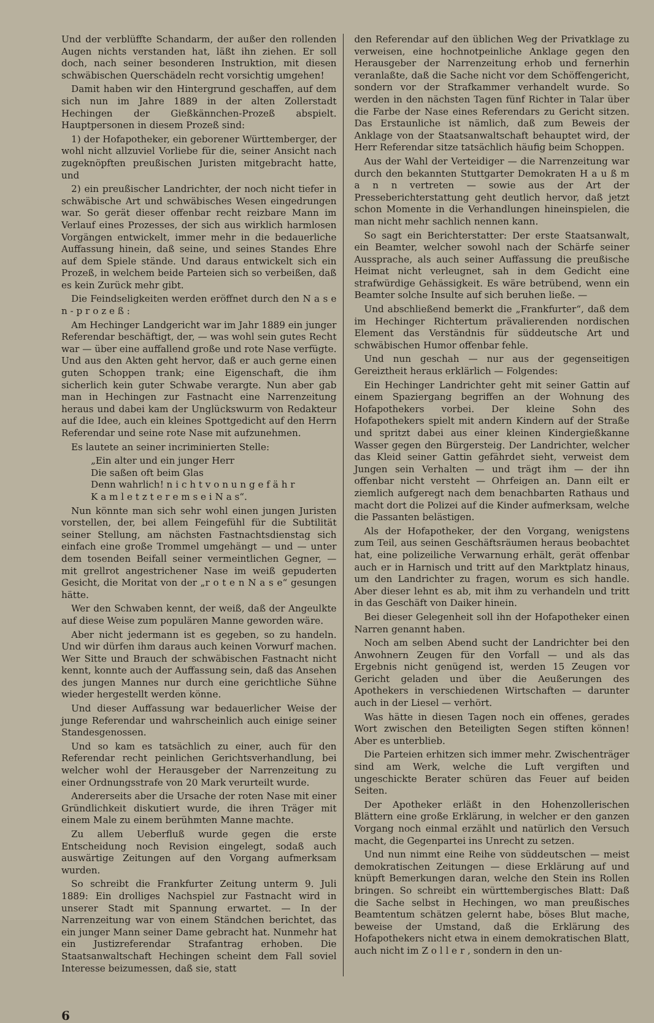Und der verblüffte Schandarm, der außer den rollenden Augen nichts verstanden hat, läßt ihn ziehen. Er soll doch, nach seiner besonderen Instruktion, mit diesen schwäbischen Querschädeln recht vorsichtig umgehen!
Damit haben wir den Hintergrund geschaffen, auf dem sich nun im Jahre 1889 in der alten Zollerstadt Hechingen der Gießkännchen-Prozeß abspielt. Hauptpersonen in diesem Prozeß sind:
1) der Hofapotheker, ein geborener Württemberger, der wohl nicht allzuviel Vorliebe für die, seiner Ansicht nach zugeknöpften preußischen Juristen mitgebracht hatte, und
2) ein preußischer Landrichter, der noch nicht tiefer in schwäbische Art und schwäbisches Wesen eingedrungen war. So gerät dieser offenbar recht reizbare Mann im Verlauf eines Prozesses, der sich aus wirklich harmlosen Vorgängen entwickelt, immer mehr in die bedauerliche Auffassung hinein, daß seine, und seines Standes Ehre auf dem Spiele stände. Und daraus entwickelt sich ein Prozeß, in welchem beide Parteien sich so verbeißen, daß es kein Zurück mehr gibt.
Die Feindseligkeiten werden eröffnet durch den N a s e n - p r o z e ß :
Am Hechinger Landgericht war im Jahr 1889 ein junger Referendar beschäftigt, der, — was wohl sein gutes Recht war — über eine auffallend große und rote Nase verfügte. Und aus den Akten geht hervor, daß er auch gerne einen guten Schoppen trank; eine Eigenschaft, die ihm sicherlich kein guter Schwabe verargte. Nun aber gab man in Hechingen zur Fastnacht eine Narrenzeitung heraus und dabei kam der Unglückswurm von Redakteur auf die Idee, auch ein kleines Spottgedicht auf den Herrn Referendar und seine rote Nase mit aufzunehmen.
Es lautete an seiner incriminierten Stelle:
„Ein alter und ein junger Herr
Die saßen oft beim Glas
Denn wahrlich! n i c h t v o n u n g e f ä h r
K a m l e t z t e r e m s e i N a s“.
Nun könnte man sich sehr wohl einen jungen Juristen vorstellen, der, bei allem Feingefühl für die Subtilität seiner Stellung, am nächsten Fastnachtsdienstag sich einfach eine große Trommel umgehängt — und — unter dem tosenden Beifall seiner vermeintlichen Gegner, — mit grellrot angestrichener Nase im weiß gepuderten Gesicht, die Moritat von der „r o t e n N a s e“ gesungen hätte.
Wer den Schwaben kennt, der weiß, daß der Angeulkte auf diese Weise zum populären Manne geworden wäre.
Aber nicht jedermann ist es gegeben, so zu handeln. Und wir dürfen ihm daraus auch keinen Vorwurf machen. Wer Sitte und Brauch der schwäbischen Fastnacht nicht kennt, konnte auch der Auffassung sein, daß das Ansehen des jungen Mannes nur durch eine gerichtliche Sühne wieder hergestellt werden könne.
Und dieser Auffassung war bedauerlicher Weise der junge Referendar und wahrscheinlich auch einige seiner Standesgenossen.
Und so kam es tatsächlich zu einer, auch für den Referendar recht peinlichen Gerichtsverhandlung, bei welcher wohl der Herausgeber der Narrenzeitung zu einer Ordnungsstrafe von 20 Mark verurteilt wurde.
Andererseits aber die Ursache der roten Nase mit einer Gründlichkeit diskutiert wurde, die ihren Träger mit einem Male zu einem berühmten Manne machte.
Zu allem Ueberfluß wurde gegen die erste Entscheidung noch Revision eingelegt, sodaß auch auswärtige Zeitungen auf den Vorgang aufmerksam wurden.
So schreibt die Frankfurter Zeitung unterm 9. Juli 1889: Ein drolliges Nachspiel zur Fastnacht wird in unserer Stadt mit Spannung erwartet. — In der Narrenzeitung war von einem Ständchen berichtet, das ein junger Mann seiner Dame gebracht hat. Nunmehr hat ein Justizreferendar Strafantrag erhoben. Die Staatsanwaltschaft Hechingen scheint dem Fall soviel Interesse beizumessen, daß sie, statt
den Referendar auf den üblichen Weg der Privatklage zu verweisen, eine hochnotpeinliche Anklage gegen den Herausgeber der Narrenzeitung erhob und fernerhin veranlaßte, daß die Sache nicht vor dem Schöffengericht, sondern vor der Strafkammer verhandelt wurde. So werden in den nächsten Tagen fünf Richter in Talar über die Farbe der Nase eines Referendars zu Gericht sitzen. Das Erstaunliche ist nämlich, daß zum Beweis der Anklage von der Staatsanwaltschaft behauptet wird, der Herr Referendar sitze tatsächlich häufig beim Schoppen.
Aus der Wahl der Verteidiger — die Narrenzeitung war durch den bekannten Stuttgarter Demokraten H a u ß m a n n vertreten — sowie aus der Art der Presseberichterstattung geht deutlich hervor, daß jetzt schon Momente in die Verhandlungen hineinspielen, die man nicht mehr sachlich nennen kann.
So sagt ein Berichterstatter: Der erste Staatsanwalt, ein Beamter, welcher sowohl nach der Schärfe seiner Aussprache, als auch seiner Auffassung die preußische Heimat nicht verleugnet, sah in dem Gedicht eine strafwürdige Gehässigkeit. Es wäre betrübend, wenn ein Beamter solche Insulte auf sich beruhen ließe. —
Und abschließend bemerkt die „Frankfurter“, daß dem im Hechinger Richtertum prävalierenden nordischen Element das Verständnis für süddeutsche Art und schwäbischen Humor offenbar fehle.
Und nun geschah — nur aus der gegenseitigen Gereiztheit heraus erklärlich — Folgendes:
Ein Hechinger Landrichter geht mit seiner Gattin auf einem Spaziergang begriffen an der Wohnung des Hofapothekers vorbei. Der kleine Sohn des Hofapothekers spielt mit andern Kindern auf der Straße und spritzt dabei aus einer kleinen Kindergießkanne Wasser gegen den Bürgersteig. Der Landrichter, welcher das Kleid seiner Gattin gefährdet sieht, verweist dem Jungen sein Verhalten — und trägt ihm — der ihn offenbar nicht versteht — Ohrfeigen an. Dann eilt er ziemlich aufgeregt nach dem benachbarten Rathaus und macht dort die Polizei auf die Kinder aufmerksam, welche die Passanten belästigen.
Als der Hofapotheker, der den Vorgang, wenigstens zum Teil, aus seinen Geschäftsräumen heraus beobachtet hat, eine polizeiliche Verwarnung erhält, gerät offenbar auch er in Harnisch und tritt auf den Marktplatz hinaus, um den Landrichter zu fragen, worum es sich handle. Aber dieser lehnt es ab, mit ihm zu verhandeln und tritt in das Geschäft von Daiker hinein.
Bei dieser Gelegenheit soll ihn der Hofapotheker einen Narren genannt haben.
Noch am selben Abend sucht der Landrichter bei den Anwohnern Zeugen für den Vorfall — und als das Ergebnis nicht genügend ist, werden 15 Zeugen vor Gericht geladen und über die Aeußerungen des Apothekers in verschiedenen Wirtschaften — darunter auch in der Liesel — verhört.
Was hätte in diesen Tagen noch ein offenes, gerades Wort zwischen den Beteiligten Segen stiften können! Aber es unterblieb.
Die Parteien erhitzen sich immer mehr. Zwischenträger sind am Werk, welche die Luft vergiften und ungeschickte Berater schüren das Feuer auf beiden Seiten.
Der Apotheker erläßt in den Hohenzollerischen Blättern eine große Erklärung, in welcher er den ganzen Vorgang noch einmal erzählt und natürlich den Versuch macht, die Gegenpartei ins Unrecht zu setzen.
Und nun nimmt eine Reihe von süddeutschen — meist demokratischen Zeitungen — diese Erklärung auf und knüpft Bemerkungen daran, welche den Stein ins Rollen bringen. So schreibt ein württembergisches Blatt: Daß die Sache selbst in Hechingen, wo man preußisches Beamtentum schätzen gelernt habe, böses Blut mache, beweise der Umstand, daß die Erklärung des Hofapothekers nicht etwa in einem demokratischen Blatt, auch nicht im Z o l l e r , sondern in den un-
6